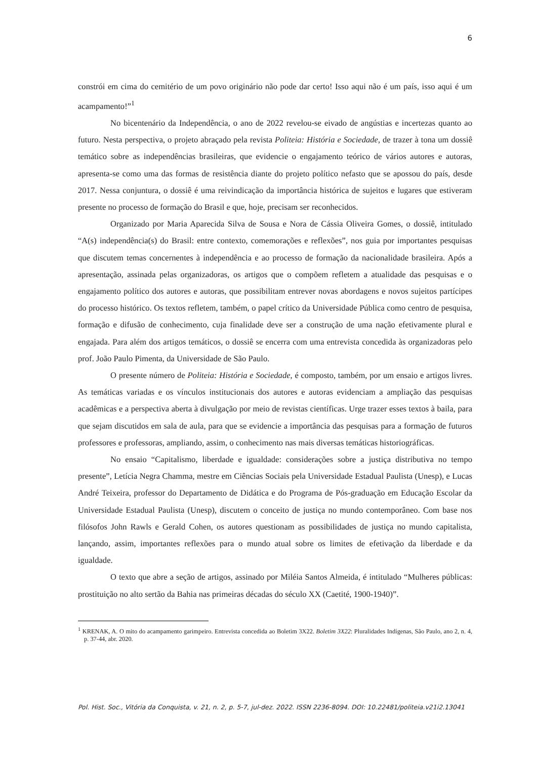6
constrói em cima do cemitério de um povo originário não pode dar certo! Isso aqui não é um país, isso aqui é um acampamento!”<sup>1</sup>
No bicentenário da Independência, o ano de 2022 revelou-se eivado de angústias e incertezas quanto ao futuro. Nesta perspectiva, o projeto abraçado pela revista Politeia: História e Sociedade, de trazer à tona um dossiê temático sobre as independências brasileiras, que evidencie o engajamento teórico de vários autores e autoras, apresenta-se como uma das formas de resistência diante do projeto político nefasto que se apossou do país, desde 2017. Nessa conjuntura, o dossiê é uma reivindicação da importância histórica de sujeitos e lugares que estiveram presente no processo de formação do Brasil e que, hoje, precisam ser reconhecidos.
Organizado por Maria Aparecida Silva de Sousa e Nora de Cássia Oliveira Gomes, o dossiê, intitulado “A(s) independência(s) do Brasil: entre contexto, comemorações e reflexões”, nos guia por importantes pesquisas que discutem temas concernentes à independência e ao processo de formação da nacionalidade brasileira. Após a apresentação, assinada pelas organizadoras, os artigos que o compõem refletem a atualidade das pesquisas e o engajamento político dos autores e autoras, que possibilitam entrever novas abordagens e novos sujeitos partícipes do processo histórico. Os textos refletem, também, o papel crítico da Universidade Pública como centro de pesquisa, formação e difusão de conhecimento, cuja finalidade deve ser a construção de uma nação efetivamente plural e engajada. Para além dos artigos temáticos, o dossiê se encerra com uma entrevista concedida às organizadoras pelo prof. João Paulo Pimenta, da Universidade de São Paulo.
O presente número de Politeia: História e Sociedade, é composto, também, por um ensaio e artigos livres. As temáticas variadas e os vínculos institucionais dos autores e autoras evidenciam a ampliação das pesquisas acadêmicas e a perspectiva aberta à divulgação por meio de revistas científicas. Urge trazer esses textos à baila, para que sejam discutidos em sala de aula, para que se evidencie a importância das pesquisas para a formação de futuros professores e professoras, ampliando, assim, o conhecimento nas mais diversas temáticas historiográficas.
No ensaio “Capitalismo, liberdade e igualdade: considerações sobre a justiça distributiva no tempo presente”, Letícia Negra Chamma, mestre em Ciências Sociais pela Universidade Estadual Paulista (Unesp), e Lucas André Teixeira, professor do Departamento de Didática e do Programa de Pós-graduação em Educação Escolar da Universidade Estadual Paulista (Unesp), discutem o conceito de justiça no mundo contemporâneo. Com base nos filósofos John Rawls e Gerald Cohen, os autores questionam as possibilidades de justiça no mundo capitalista, lançando, assim, importantes reflexões para o mundo atual sobre os limites de efetivação da liberdade e da igualdade.
O texto que abre a seção de artigos, assinado por Miléia Santos Almeida, é intitulado “Mulheres públicas: prostituição no alto sertão da Bahia nas primeiras décadas do século XX (Caetité, 1900-1940)”.
<sup>1</sup> KRENAK, A. O mito do acampamento garimpeiro. Entrevista concedida ao Boletim 3X22. Boletim 3X22: Pluralidades Indígenas, São Paulo, ano 2, n. 4, p. 37-44, abr. 2020.
Pol. Hist. Soc., Vitória da Conquista, v. 21, n. 2, p. 5-7, jul-dez. 2022. ISSN 2236-8094. DOI: 10.22481/politeia.v21i2.13041